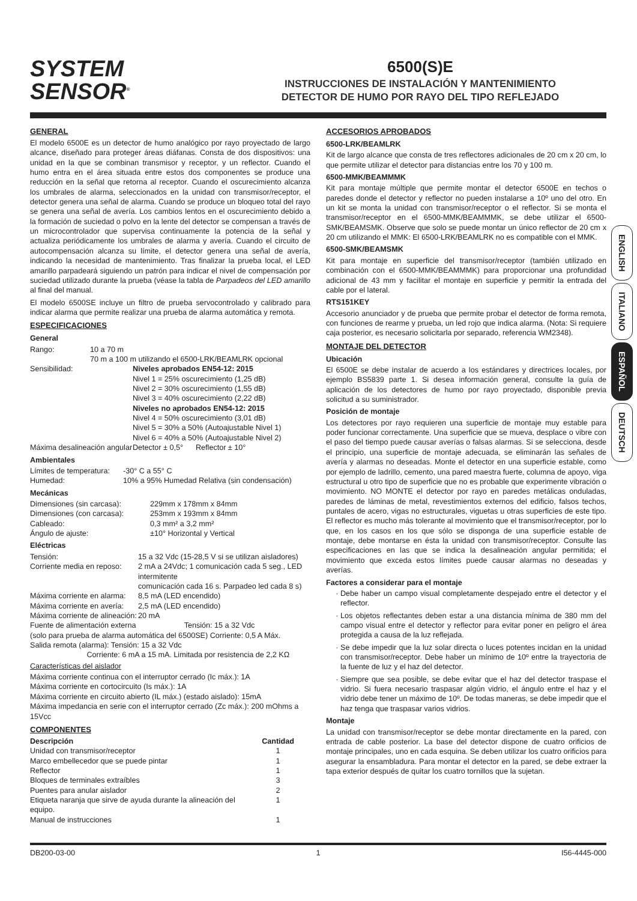SYSTEM
SENSOR<sup>®</sup>
6500(S)E
INSTRUCCIONES DE INSTALACIÓN Y MANTENIMIENTO
DETECTOR DE HUMO POR RAYO DEL TIPO REFLEJADO
GENERAL
El modelo 6500E es un detector de humo analógico por rayo proyectado de largo alcance, diseñado para proteger áreas diáfanas. Consta de dos dispositivos: una unidad en la que se combinan transmisor y receptor, y un reflector. Cuando el humo entra en el área situada entre estos dos componentes se produce una reducción en la señal que retorna al receptor. Cuando el oscurecimiento alcanza los umbrales de alarma, seleccionados en la unidad con transmisor/receptor, el detector genera una señal de alarma. Cuando se produce un bloqueo total del rayo se genera una señal de avería. Los cambios lentos en el oscurecimiento debido a la formación de suciedad o polvo en la lente del detector se compensan a través de un microcontrolador que supervisa continuamente la potencia de la señal y actualiza periódicamente los umbrales de alarma y avería. Cuando el circuito de autocompensación alcanza su límite, el detector genera una señal de avería, indicando la necesidad de mantenimiento. Tras finalizar la prueba local, el LED amarillo parpadeará siguiendo un patrón para indicar el nivel de compensación por suciedad utilizado durante la prueba (véase la tabla de Parpadeos del LED amarillo al final del manual.
El modelo 6500SE incluye un filtro de prueba servocontrolado y calibrado para indicar alarma que permite realizar una prueba de alarma automática y remota.
ESPECIFICACIONES
General
| Rango: | 10 a 70 m 70 m a 100 m utilizando el 6500-LRK/BEAMLRK opcional | |
| Sensibilidad: | | Niveles aprobados EN54-12: 2015 Nivel 1 = 25% oscurecimiento (1,25 dB) Nivel 2 = 30% oscurecimiento (1,55 dB) Nivel 3 = 40% oscurecimiento (2,22 dB) Niveles no aprobados EN54-12: 2015 Nivel 4 = 50% oscurecimiento (3,01 dB) Nivel 5 = 30% a 50% (Autoajustable Nivel 1) Nivel 6 = 40% a 50% (Autoajustable Nivel 2) |
| Máxima desalineación angular | | Detector ± 0,5° Reflector ± 10° |
Ambientales
| Límites de temperatura: | -30° C a 55° C |
| Humedad: | 10% a 95% Humedad Relativa (sin condensación) |
Mecánicas
| Dimensiones (sin carcasa): | 229mm x 178mm x 84mm |
| Dimensiones (con carcasa): | 253mm x 193mm x 84mm |
| Cableado: | 0,3 mm² a 3,2 mm² |
| Ángulo de ajuste: | ±10° Horizontal y Vertical |
Eléctricas
| Tensión: | 15 a 32 Vdc (15-28,5 V si se utilizan aisladores) |
| Corriente media en reposo: | 2 mA a 24Vdc; 1 comunicación cada 5 seg., LED intermitente comunicación cada 16 s. Parpadeo led cada 8 s) |
| Máxima corriente en alarma: | 8,5 mA (LED encendido) |
| Máxima corriente en avería: | 2,5 mA (LED encendido) |
| Máxima corriente de alineación: | 20 mA |
Fuente de alimentación externa Tensión: 15 a 32 Vdc
(solo para prueba de alarma automática del 6500SE) Corriente: 0,5 A Máx.
Salida remota (alarma): Tensión: 15 a 32 Vdc
Corriente: 6 mA a 15 mA. Limitada por resistencia de 2,2 KΩ
Características del aislador
Máxima corriente continua con el interruptor cerrado (Ic máx.): 1A
Máxima corriente en cortocircuito (Is máx.): 1A
Máxima corriente en circuito abierto (IL máx.) (estado aislado): 15mA
Máxima impedancia en serie con el interruptor cerrado (Zc máx.): 200 mOhms a 15Vcc
COMPONENTES
| Descripción | Cantidad |
| --- | --- |
| Unidad con transmisor/receptor | 1 |
| Marco embellecedor que se puede pintar | 1 |
| Reflector | 1 |
| Bloques de terminales extraíbles | 3 |
| Puentes para anular aislador | 2 |
| Etiqueta naranja que sirve de ayuda durante la alineación del equipo. | 1 |
| Manual de instrucciones | 1 |
ACCESORIOS APROBADOS
6500-LRK/BEAMLRK
Kit de largo alcance que consta de tres reflectores adicionales de 20 cm x 20 cm, lo que permite utilizar el detector para distancias entre los 70 y 100 m.
6500-MMK/BEAMMMK
Kit para montaje múltiple que permite montar el detector 6500E en techos o paredes donde el detector y reflector no pueden instalarse a 10º uno del otro. En un kit se monta la unidad con transmisor/receptor o el reflector. Si se monta el transmisor/receptor en el 6500-MMK/BEAMMMK, se debe utilizar el 6500-SMK/BEAMSMK. Observe que solo se puede montar un único reflector de 20 cm x 20 cm utilizando el MMK: El 6500-LRK/BEAMLRK no es compatible con el MMK.
6500-SMK/BEAMSMK
Kit para montaje en superficie del transmisor/receptor (también utilizado en combinación con el 6500-MMK/BEAMMMK) para proporcionar una profundidad adicional de 43 mm y facilitar el montaje en superficie y permitir la entrada del cable por el lateral.
RTS151KEY
Accesorio anunciador y de prueba que permite probar el detector de forma remota, con funciones de rearme y prueba, un led rojo que indica alarma. (Nota: Si requiere caja posterior, es necesario solicitarla por separado, referencia WM2348).
MONTAJE DEL DETECTOR
Ubicación
El 6500E se debe instalar de acuerdo a los estándares y directrices locales, por ejemplo BS5839 parte 1. Si desea información general, consulte la guía de aplicación de los detectores de humo por rayo proyectado, disponible previa solicitud a su suministrador.
Posición de montaje
Los detectores por rayo requieren una superficie de montaje muy estable para poder funcionar correctamente. Una superficie que se mueva, desplace o vibre con el paso del tiempo puede causar averías o falsas alarmas. Si se selecciona, desde el principio, una superficie de montaje adecuada, se eliminarán las señales de avería y alarmas no deseadas. Monte el detector en una superficie estable, como por ejemplo de ladrillo, cemento, una pared maestra fuerte, columna de apoyo, viga estructural u otro tipo de superficie que no es probable que experimente vibración o movimiento. NO MONTE el detector por rayo en paredes metálicas onduladas, paredes de láminas de metal, revestimientos externos del edificio, falsos techos, puntales de acero, vigas no estructurales, viguetas u otras superficies de este tipo. El reflector es mucho más tolerante al movimiento que el transmisor/receptor, por lo que, en los casos en los que sólo se disponga de una superficie estable de montaje, debe montarse en ésta la unidad con transmisor/receptor. Consulte las especificaciones en las que se indica la desalineación angular permitida; el movimiento que exceda estos límites puede causar alarmas no deseadas y averías.
Factores a considerar para el montaje
Debe haber un campo visual completamente despejado entre el detector y el reflector.
Los objetos reflectantes deben estar a una distancia mínima de 380 mm del campo visual entre el detector y reflector para evitar poner en peligro el área protegida a causa de la luz reflejada.
Se debe impedir que la luz solar directa o luces potentes incidan en la unidad con transmisor/receptor. Debe haber un mínimo de 10º entre la trayectoria de la fuente de luz y el haz del detector.
Siempre que sea posible, se debe evitar que el haz del detector traspase el vidrio. Si fuera necesario traspasar algún vidrio, el ángulo entre el haz y el vidrio debe tener un máximo de 10º. De todas maneras, se debe impedir que el haz tenga que traspasar varios vidrios.
Montaje
La unidad con transmisor/receptor se debe montar directamente en la pared, con entrada de cable posterior. La base del detector dispone de cuatro orificios de montaje principales, uno en cada esquina. Se deben utilizar los cuatro orificios para asegurar la ensambladura. Para montar el detector en la pared, se debe extraer la tapa exterior después de quitar los cuatro tornillos que la sujetan.
ENGLISH
ITALIANO
ESPAÑOL
DEUTSCH
DB200-03-00 1 I56-4445-000